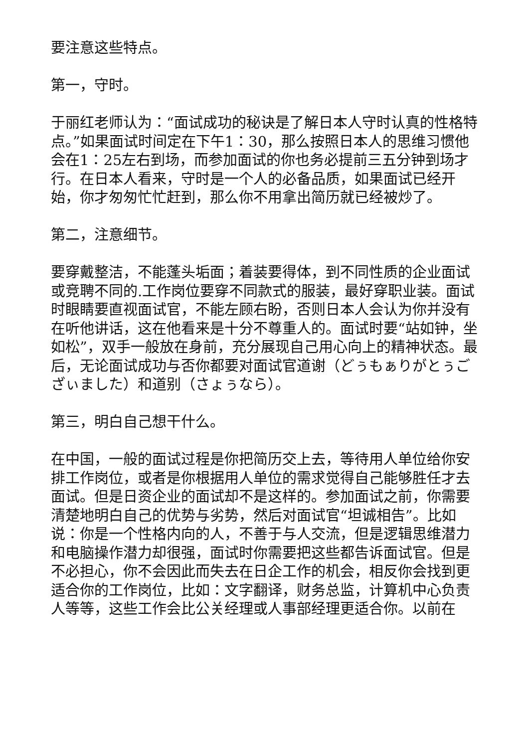要注意这些特点。
第一，守时。
于丽红老师认为：“面试成功的秘诀是了解日本人守时认真的性格特点。”如果面试时间定在下午1：30，那么按照日本人的思维习惯他会在1：25左右到场，而参加面试的你也务必提前三五分钟到场才行。在日本人看来，守时是一个人的必备品质，如果面试已经开始，你才匆匆忙忙赶到，那么你不用拿出简历就已经被炒了。
第二，注意细节。
要穿戴整洁，不能蓬头垢面；着装要得体，到不同性质的企业面试或竞聘不同的.工作岗位要穿不同款式的服装，最好穿职业装。面试时眼睛要直视面试官，不能左顾右盼，否则日本人会认为你并没有在听他讲话，这在他看来是十分不尊重人的。面试时要“站如钟，坐如松”，双手一般放在身前，充分展现自己用心向上的精神状态。最后，无论面试成功与否你都要对面试官道谢（どぅもぁりがとぅござぃました）和道别（さょぅなら）。
第三，明白自己想干什么。
在中国，一般的面试过程是你把简历交上去，等待用人单位给你安排工作岗位，或者是你根据用人单位的需求觉得自己能够胜任才去面试。但是日资企业的面试却不是这样的。参加面试之前，你需要清楚地明白自己的优势与劣势，然后对面试官“坦诚相告”。比如说：你是一个性格内向的人，不善于与人交流，但是逻辑思维潜力和电脑操作潜力却很强，面试时你需要把这些都告诉面试官。但是不必担心，你不会因此而失去在日企工作的机会，相反你会找到更适合你的工作岗位，比如：文字翻译，财务总监，计算机中心负责人等等，这些工作会比公关经理或人事部经理更适合你。以前在